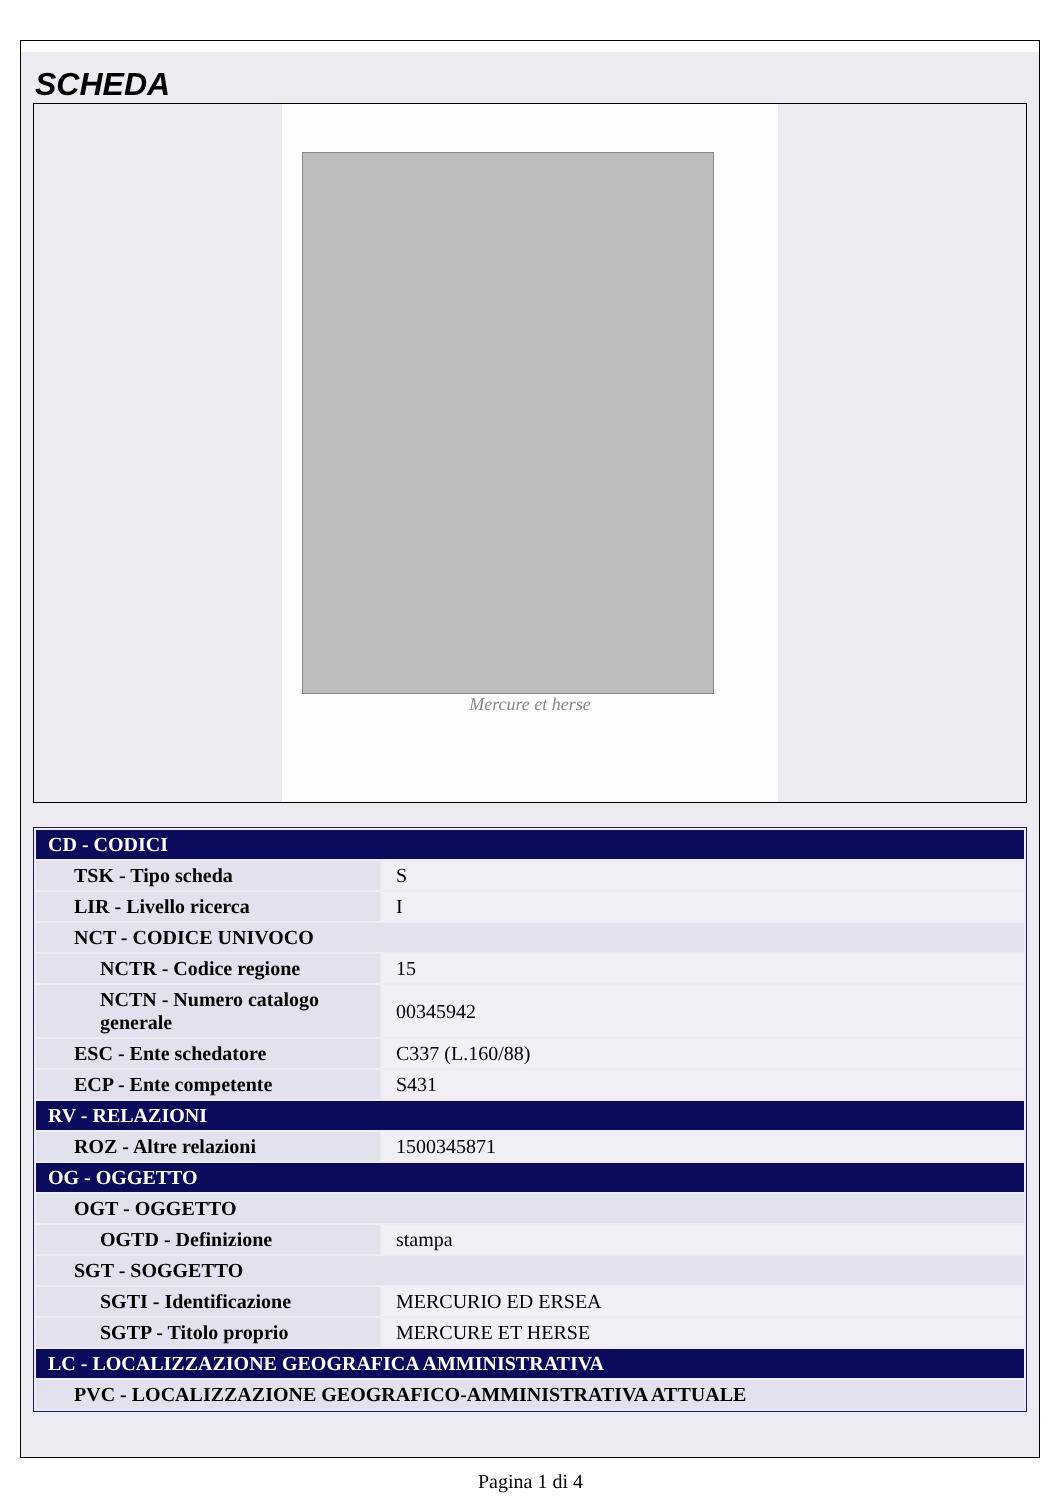SCHEDA
Mercure et herse
| CD - CODICI | |
| TSK - Tipo scheda | S |
| LIR - Livello ricerca | I |
| NCT - CODICE UNIVOCO | |
| NCTR - Codice regione | 15 |
| NCTN - Numero catalogo generale | 00345942 |
| ESC - Ente schedatore | C337 (L.160/88) |
| ECP - Ente competente | S431 |
| RV - RELAZIONI | |
| ROZ - Altre relazioni | 1500345871 |
| OG - OGGETTO | |
| OGT - OGGETTO | |
| OGTD - Definizione | stampa |
| SGT - SOGGETTO | |
| SGTI - Identificazione | MERCURIO ED ERSEA |
| SGTP - Titolo proprio | MERCURE ET HERSE |
| LC - LOCALIZZAZIONE GEOGRAFICA AMMINISTRATIVA | |
| PVC - LOCALIZZAZIONE GEOGRAFICO-AMMINISTRATIVA ATTUALE | |
Pagina 1 di 4